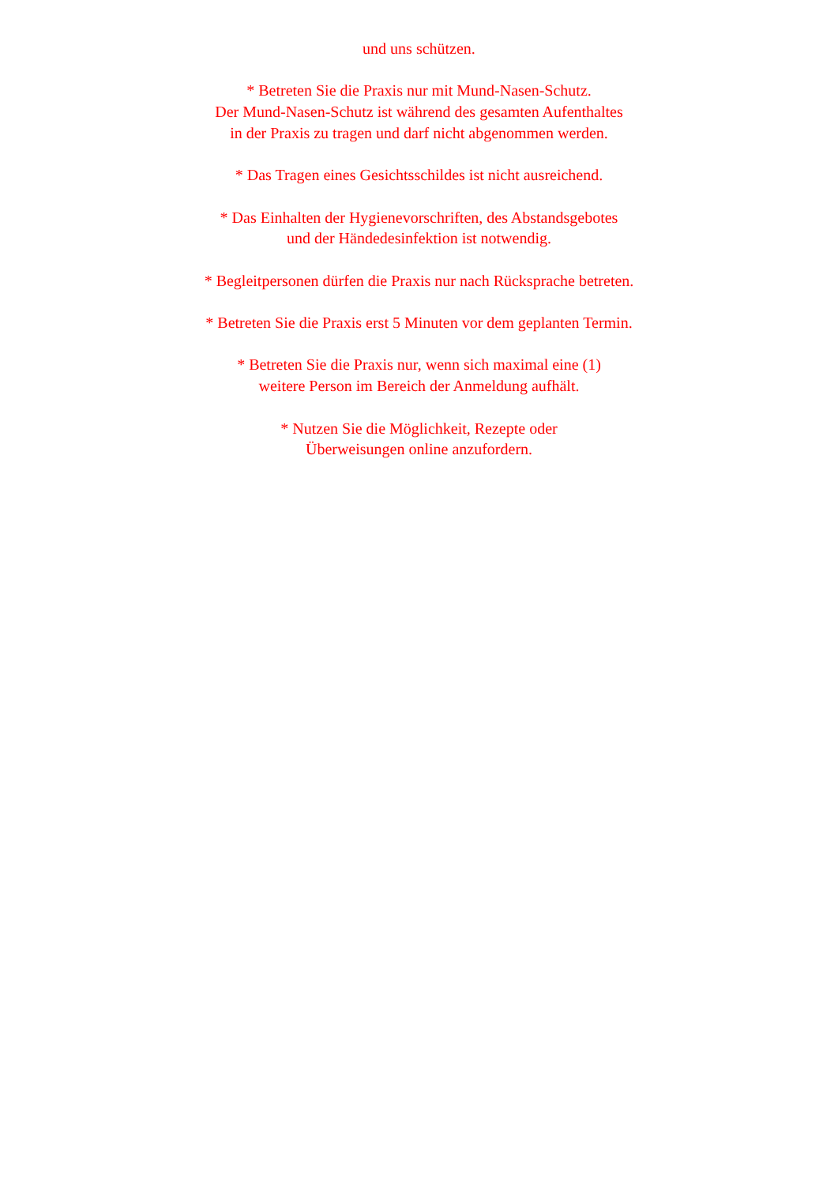und uns schützen.
* Betreten Sie die Praxis nur mit Mund-Nasen-Schutz.
Der Mund-Nasen-Schutz ist während des gesamten Aufenthaltes
in der Praxis zu tragen und darf nicht abgenommen werden.
* Das Tragen eines Gesichtsschildes ist nicht ausreichend.
* Das Einhalten der Hygienevorschriften, des Abstandsgebotes
und der Händedesinfektion ist notwendig.
* Begleitpersonen dürfen die Praxis nur nach Rücksprache betreten.
* Betreten Sie die Praxis erst 5 Minuten vor dem geplanten Termin.
* Betreten Sie die Praxis nur, wenn sich maximal eine (1)
weitere Person im Bereich der Anmeldung aufhält.
* Nutzen Sie die Möglichkeit, Rezepte oder
Überweisungen online anzufordern.